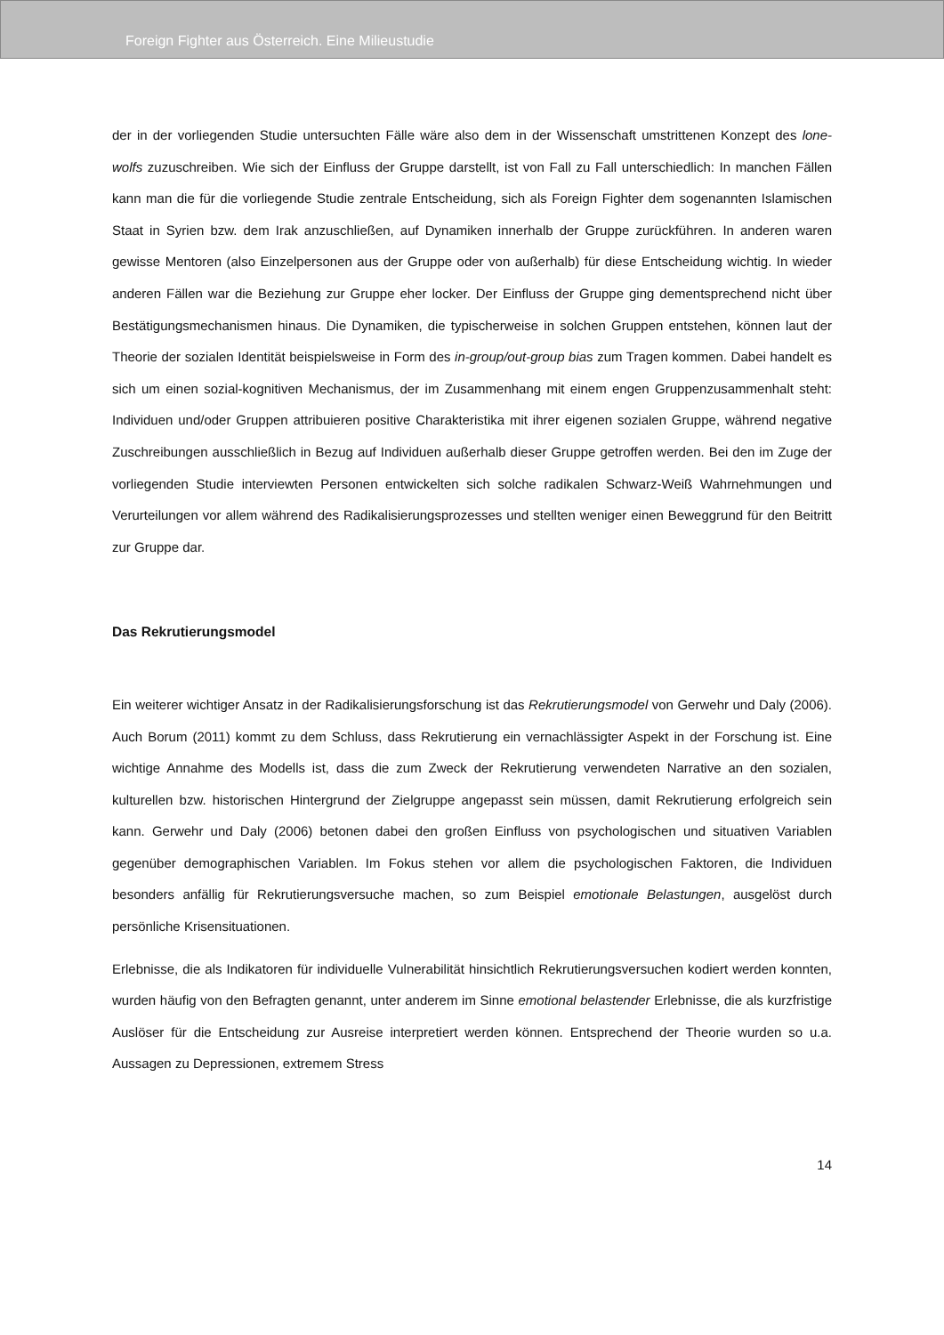Foreign Fighter aus Österreich. Eine Milieustudie
der in der vorliegenden Studie untersuchten Fälle wäre also dem in der Wissenschaft umstrittenen Konzept des lone-wolfs zuzuschreiben. Wie sich der Einfluss der Gruppe darstellt, ist von Fall zu Fall unterschiedlich: In manchen Fällen kann man die für die vorliegende Studie zentrale Entscheidung, sich als Foreign Fighter dem sogenannten Islamischen Staat in Syrien bzw. dem Irak anzuschließen, auf Dynamiken innerhalb der Gruppe zurückführen. In anderen waren gewisse Mentoren (also Einzelpersonen aus der Gruppe oder von außerhalb) für diese Entscheidung wichtig. In wieder anderen Fällen war die Beziehung zur Gruppe eher locker. Der Einfluss der Gruppe ging dementsprechend nicht über Bestätigungsmechanismen hinaus. Die Dynamiken, die typischerweise in solchen Gruppen entstehen, können laut der Theorie der sozialen Identität beispielsweise in Form des in-group/out-group bias zum Tragen kommen. Dabei handelt es sich um einen sozial-kognitiven Mechanismus, der im Zusammenhang mit einem engen Gruppenzusammenhalt steht: Individuen und/oder Gruppen attribuieren positive Charakteristika mit ihrer eigenen sozialen Gruppe, während negative Zuschreibungen ausschließlich in Bezug auf Individuen außerhalb dieser Gruppe getroffen werden. Bei den im Zuge der vorliegenden Studie interviewten Personen entwickelten sich solche radikalen Schwarz-Weiß Wahrnehmungen und Verurteilungen vor allem während des Radikalisierungsprozesses und stellten weniger einen Beweggrund für den Beitritt zur Gruppe dar.
Das Rekrutierungsmodel
Ein weiterer wichtiger Ansatz in der Radikalisierungsforschung ist das Rekrutierungsmodel von Gerwehr und Daly (2006). Auch Borum (2011) kommt zu dem Schluss, dass Rekrutierung ein vernachlässigter Aspekt in der Forschung ist. Eine wichtige Annahme des Modells ist, dass die zum Zweck der Rekrutierung verwendeten Narrative an den sozialen, kulturellen bzw. historischen Hintergrund der Zielgruppe angepasst sein müssen, damit Rekrutierung erfolgreich sein kann. Gerwehr und Daly (2006) betonen dabei den großen Einfluss von psychologischen und situativen Variablen gegenüber demographischen Variablen. Im Fokus stehen vor allem die psychologischen Faktoren, die Individuen besonders anfällig für Rekrutierungsversuche machen, so zum Beispiel emotionale Belastungen, ausgelöst durch persönliche Krisensituationen.
Erlebnisse, die als Indikatoren für individuelle Vulnerabilität hinsichtlich Rekrutierungsversuchen kodiert werden konnten, wurden häufig von den Befragten genannt, unter anderem im Sinne emotional belastender Erlebnisse, die als kurzfristige Auslöser für die Entscheidung zur Ausreise interpretiert werden können. Entsprechend der Theorie wurden so u.a. Aussagen zu Depressionen, extremem Stress
14